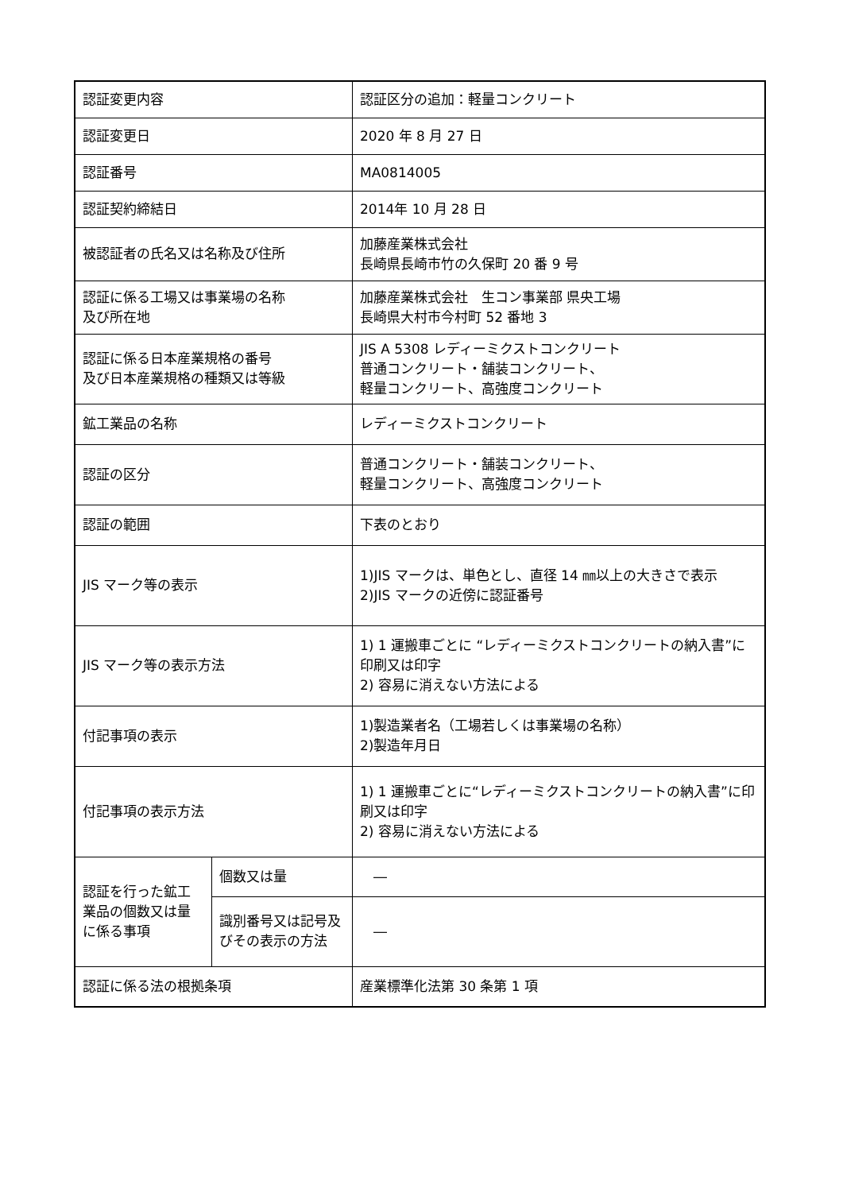| 認証変更内容 | | 認証区分の追加：軽量コンクリート |
| 認証変更日 | | 2020 年 8 月 27 日 |
| 認証番号 | | MA0814005 |
| 認証契約締結日 | | 2014年 10 月 28 日 |
| 被認証者の氏名又は名称及び住所 | | 加藤産業株式会社 長崎県長崎市竹の久保町 20 番 9 号 |
| 認証に係る工場又は事業場の名称 及び所在地 | | 加藤産業株式会社 生コン事業部 県央工場 長崎県大村市今村町 52 番地 3 |
| 認証に係る日本産業規格の番号 及び日本産業規格の種類又は等級 | | JIS A 5308 レディーミクストコンクリート 普通コンクリート・舗装コンクリート、 軽量コンクリート、高強度コンクリート |
| 鉱工業品の名称 | | レディーミクストコンクリート |
| 認証の区分 | | 普通コンクリート・舗装コンクリート、 軽量コンクリート、高強度コンクリート |
| 認証の範囲 | | 下表のとおり |
| JIS マーク等の表示 | | 1)JIS マークは、単色とし、直径 14 ㎜以上の大きさで表示 2)JIS マークの近傍に認証番号 |
| JIS マーク等の表示方法 | | 1) 1 運搬車ごとに “レディーミクストコンクリートの納入書”に印刷又は印字 2) 容易に消えない方法による |
| 付記事項の表示 | | 1)製造業者名（工場若しくは事業場の名称） 2)製造年月日 |
| 付記事項の表示方法 | | 1) 1 運搬車ごとに“レディーミクストコンクリートの納入書”に印刷又は印字 2) 容易に消えない方法による |
| 認証を行った鉱工業品の個数又は量に係る事項 | 個数又は量 | ― |
| | 識別番号又は記号及びその表示の方法 | ― |
| 認証に係る法の根拠条項 | | 産業標準化法第 30 条第 1 項 |